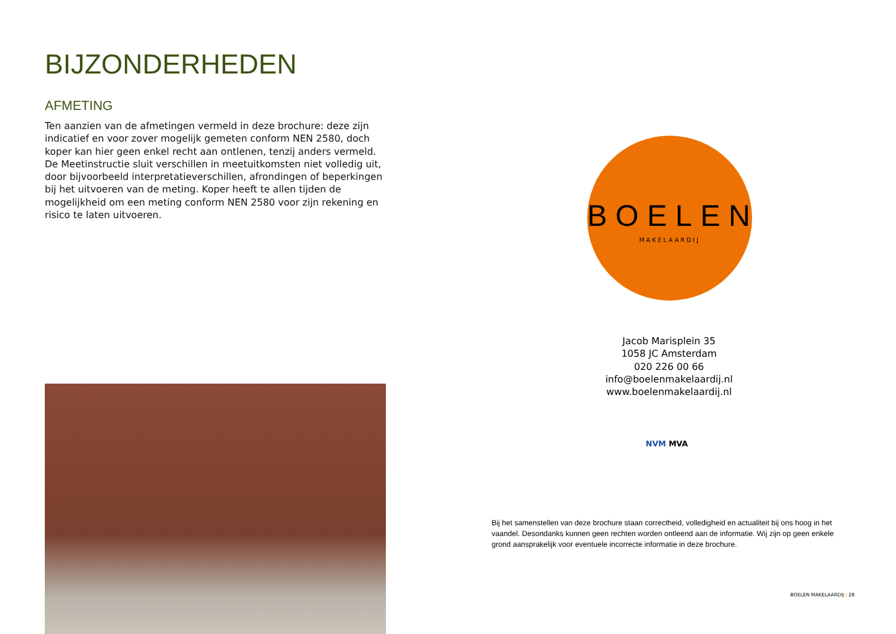BIJZONDERHEDEN
AFMETING
Ten aanzien van de afmetingen vermeld in deze brochure: deze zijn indicatief en voor zover mogelijk gemeten conform NEN 2580, doch koper kan hier geen enkel recht aan ontlenen, tenzij anders vermeld. De Meetinstructie sluit verschillen in meetuitkomsten niet volledig uit, door bijvoorbeeld interpretatieverschillen, afrondingen of beperkingen bij het uitvoeren van de meting. Koper heeft te allen tijden de mogelijkheid om een meting conform NEN 2580 voor zijn rekening en risico te laten uitvoeren.
BOELEN
MAKELAARDIJ
Jacob Marisplein 35
1058 JC Amsterdam
020 226 00 66
info@boelenmakelaardij.nl
www.boelenmakelaardij.nl
NVM MVA
Bij het samenstellen van deze brochure staan correctheid, volledigheid en actualiteit bij ons hoog in het vaandel. Desondanks kunnen geen rechten worden ontleend aan de informatie. Wij zijn op geen enkele grond aansprakelijk voor eventuele incorrecte informatie in deze brochure.
BOELEN MAKELAARDIJ | 28